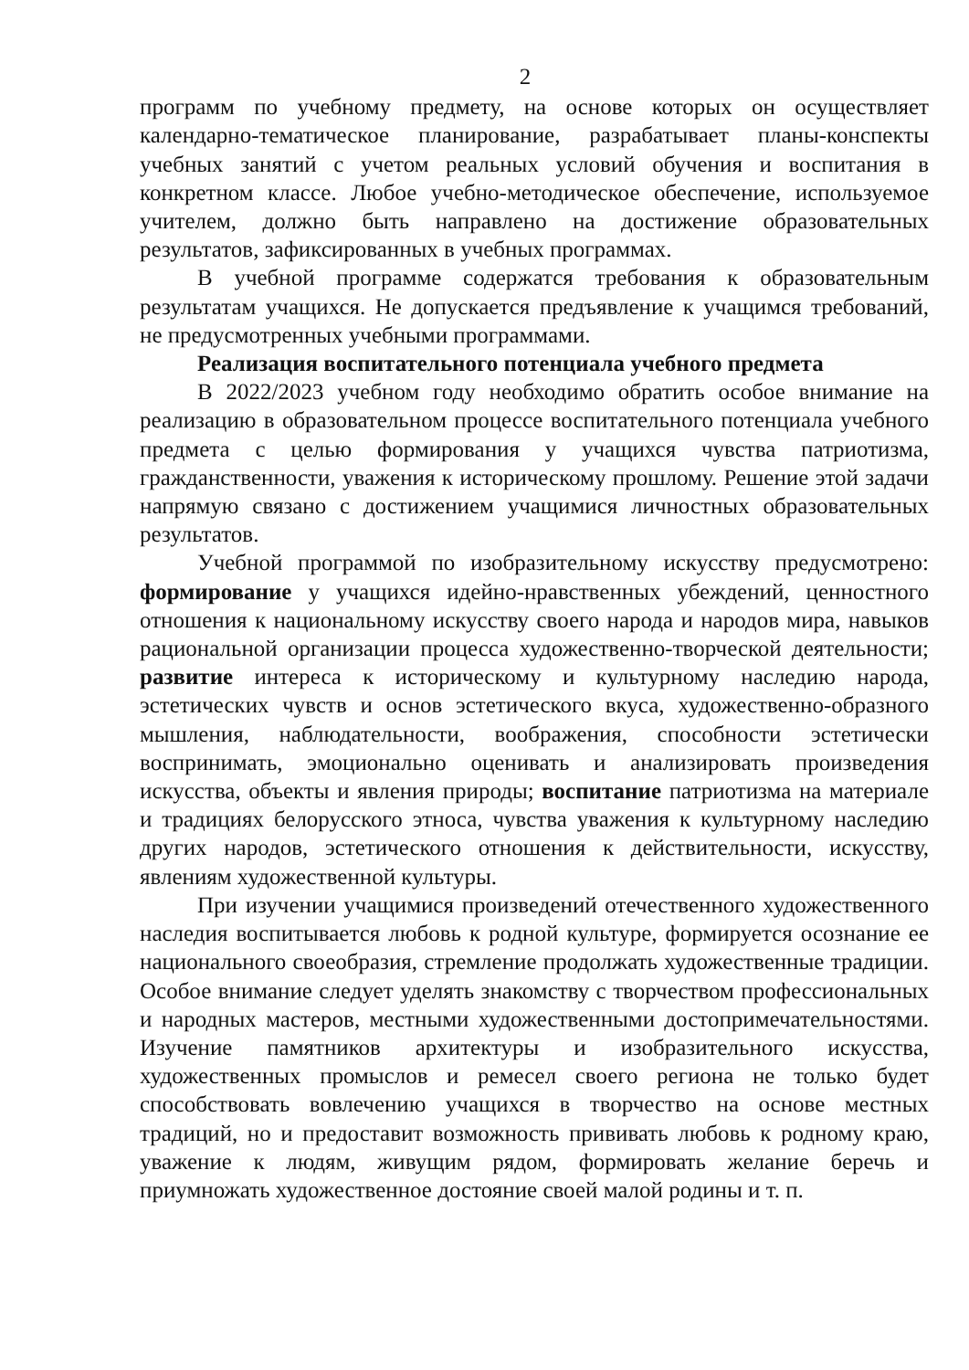2
программ по учебному предмету, на основе которых он осуществляет календарно-тематическое планирование, разрабатывает планы-конспекты учебных занятий с учетом реальных условий обучения и воспитания в конкретном классе. Любое учебно-методическое обеспечение, используемое учителем, должно быть направлено на достижение образовательных результатов, зафиксированных в учебных программах.
В учебной программе содержатся требования к образовательным результатам учащихся. Не допускается предъявление к учащимся требований, не предусмотренных учебными программами.
Реализация воспитательного потенциала учебного предмета
В 2022/2023 учебном году необходимо обратить особое внимание на реализацию в образовательном процессе воспитательного потенциала учебного предмета с целью формирования у учащихся чувства патриотизма, гражданственности, уважения к историческому прошлому. Решение этой задачи напрямую связано с достижением учащимися личностных образовательных результатов.
Учебной программой по изобразительному искусству предусмотрено: формирование у учащихся идейно-нравственных убеждений, ценностного отношения к национальному искусству своего народа и народов мира, навыков рациональной организации процесса художественно-творческой деятельности; развитие интереса к историческому и культурному наследию народа, эстетических чувств и основ эстетического вкуса, художественно-образного мышления, наблюдательности, воображения, способности эстетически воспринимать, эмоционально оценивать и анализировать произведения искусства, объекты и явления природы; воспитание патриотизма на материале и традициях белорусского этноса, чувства уважения к культурному наследию других народов, эстетического отношения к действительности, искусству, явлениям художественной культуры.
При изучении учащимися произведений отечественного художественного наследия воспитывается любовь к родной культуре, формируется осознание ее национального своеобразия, стремление продолжать художественные традиции. Особое внимание следует уделять знакомству с творчеством профессиональных и народных мастеров, местными художественными достопримечательностями. Изучение памятников архитектуры и изобразительного искусства, художественных промыслов и ремесел своего региона не только будет способствовать вовлечению учащихся в творчество на основе местных традиций, но и предоставит возможность прививать любовь к родному краю, уважение к людям, живущим рядом, формировать желание беречь и приумножать художественное достояние своей малой родины и т. п.